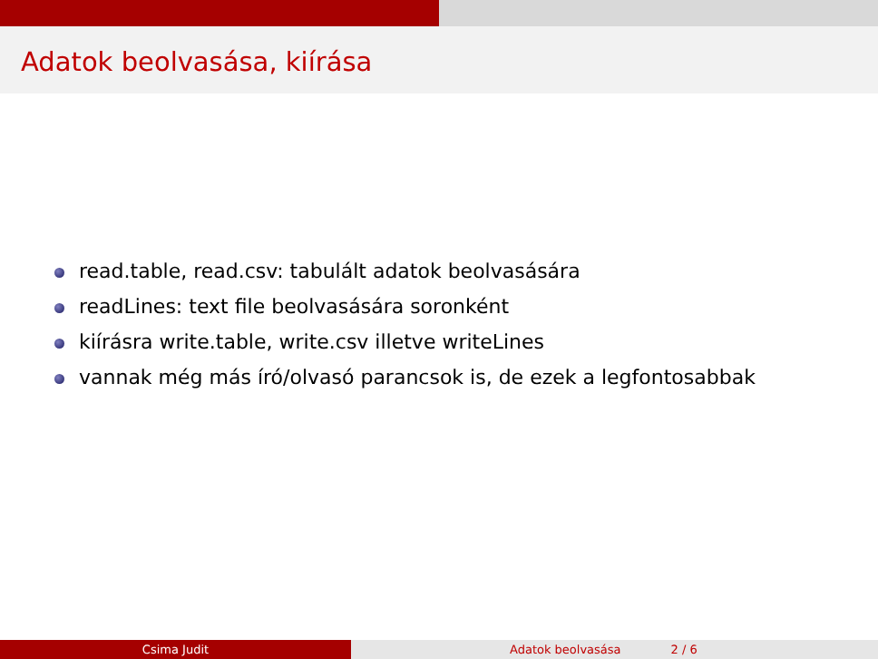Adatok beolvasása, kiírása
read.table, read.csv: tabulált adatok beolvasására
readLines: text file beolvasására soronként
kiírásra write.table, write.csv illetve writeLines
vannak még más író/olvasó parancsok is, de ezek a legfontosabbak
Csima Judit Adatok beolvasása 2 / 6